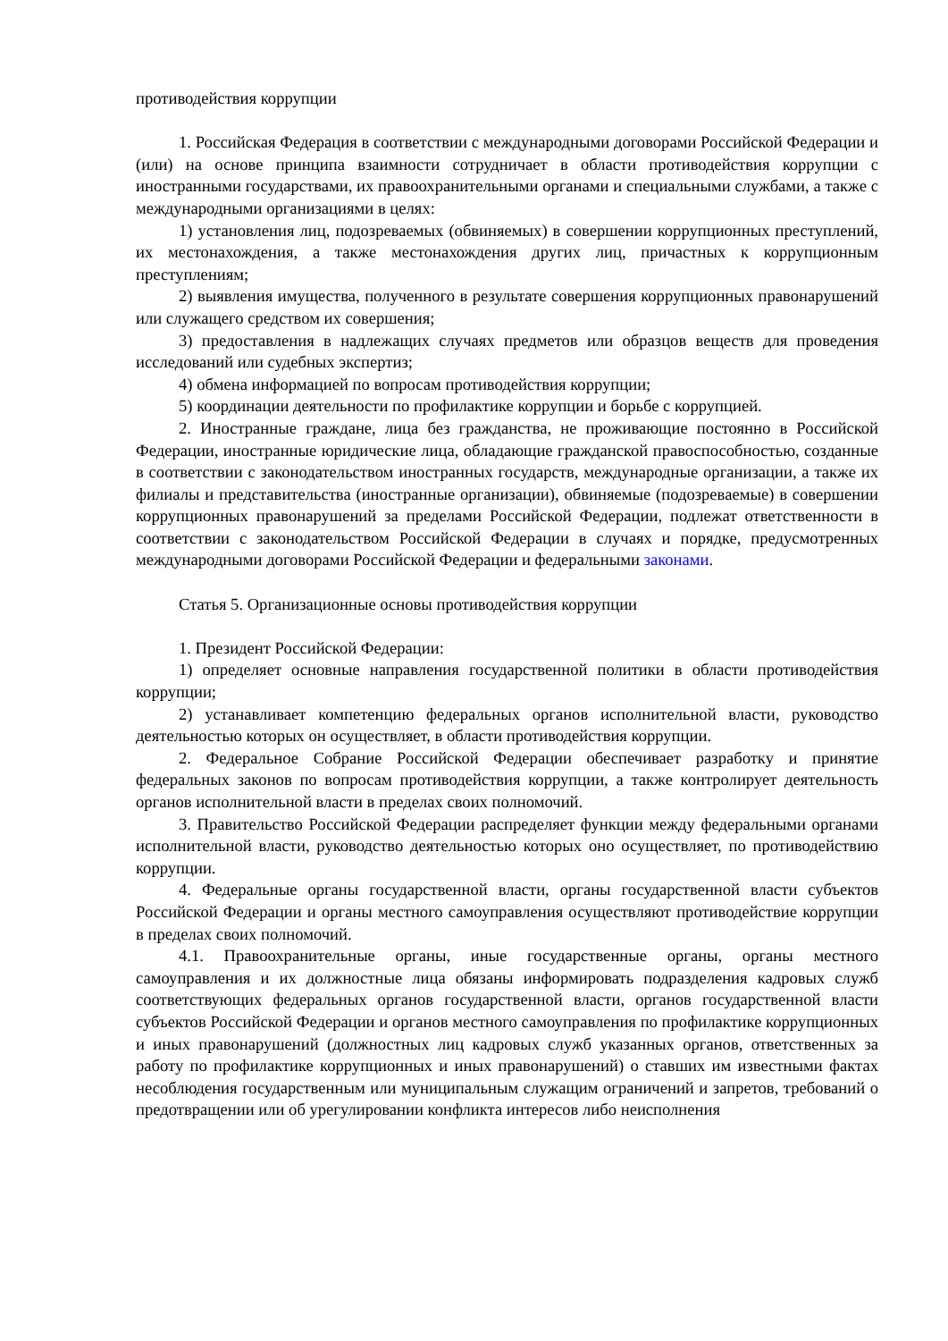противодействия коррупции
1. Российская Федерация в соответствии с международными договорами Российской Федерации и (или) на основе принципа взаимности сотрудничает в области противодействия коррупции с иностранными государствами, их правоохранительными органами и специальными службами, а также с международными организациями в целях:
1) установления лиц, подозреваемых (обвиняемых) в совершении коррупционных преступлений, их местонахождения, а также местонахождения других лиц, причастных к коррупционным преступлениям;
2) выявления имущества, полученного в результате совершения коррупционных правонарушений или служащего средством их совершения;
3) предоставления в надлежащих случаях предметов или образцов веществ для проведения исследований или судебных экспертиз;
4) обмена информацией по вопросам противодействия коррупции;
5) координации деятельности по профилактике коррупции и борьбе с коррупцией.
2. Иностранные граждане, лица без гражданства, не проживающие постоянно в Российской Федерации, иностранные юридические лица, обладающие гражданской правоспособностью, созданные в соответствии с законодательством иностранных государств, международные организации, а также их филиалы и представительства (иностранные организации), обвиняемые (подозреваемые) в совершении коррупционных правонарушений за пределами Российской Федерации, подлежат ответственности в соответствии с законодательством Российской Федерации в случаях и порядке, предусмотренных международными договорами Российской Федерации и федеральными законами.
Статья 5. Организационные основы противодействия коррупции
1. Президент Российской Федерации:
1) определяет основные направления государственной политики в области противодействия коррупции;
2) устанавливает компетенцию федеральных органов исполнительной власти, руководство деятельностью которых он осуществляет, в области противодействия коррупции.
2. Федеральное Собрание Российской Федерации обеспечивает разработку и принятие федеральных законов по вопросам противодействия коррупции, а также контролирует деятельность органов исполнительной власти в пределах своих полномочий.
3. Правительство Российской Федерации распределяет функции между федеральными органами исполнительной власти, руководство деятельностью которых оно осуществляет, по противодействию коррупции.
4. Федеральные органы государственной власти, органы государственной власти субъектов Российской Федерации и органы местного самоуправления осуществляют противодействие коррупции в пределах своих полномочий.
4.1. Правоохранительные органы, иные государственные органы, органы местного самоуправления и их должностные лица обязаны информировать подразделения кадровых служб соответствующих федеральных органов государственной власти, органов государственной власти субъектов Российской Федерации и органов местного самоуправления по профилактике коррупционных и иных правонарушений (должностных лиц кадровых служб указанных органов, ответственных за работу по профилактике коррупционных и иных правонарушений) о ставших им известными фактах несоблюдения государственным или муниципальным служащим ограничений и запретов, требований о предотвращении или об урегулировании конфликта интересов либо неисполнения